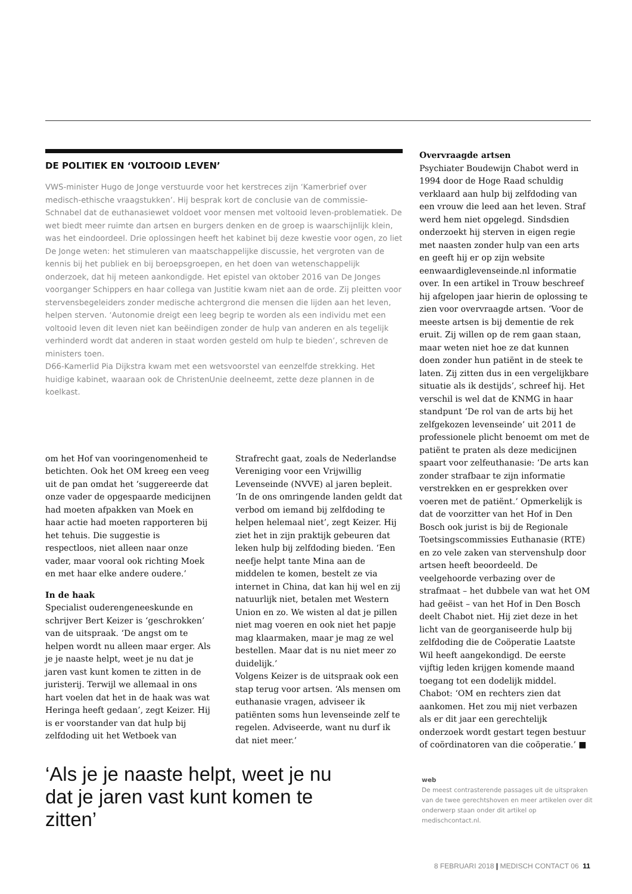DE POLITIEK EN ‘VOLTOOID LEVEN’
VWS-minister Hugo de Jonge verstuurde voor het kerstreces zijn ‘Kamerbrief over medisch-ethische vraagstukken’. Hij besprak kort de conclusie van de commissie-Schnabel dat de euthanasiewet voldoet voor mensen met voltooid leven-problematiek. De wet biedt meer ruimte dan artsen en burgers denken en de groep is waarschijnlijk klein, was het eindoordeel. Drie oplossingen heeft het kabinet bij deze kwestie voor ogen, zo liet De Jonge weten: het stimuleren van maatschappelijke discussie, het vergroten van de kennis bij het publiek en bij beroepsgroepen, en het doen van wetenschappelijk onderzoek, dat hij meteen aankondigde. Het epistel van oktober 2016 van De Jonges voorganger Schippers en haar collega van Justitie kwam niet aan de orde. Zij pleitten voor stervensbegeleiders zonder medische achtergrond die mensen die lijden aan het leven, helpen sterven. ‘Autonomie dreigt een leeg begrip te worden als een individu met een voltooid leven dit leven niet kan beëindigen zonder de hulp van anderen en als tegelijk verhinderd wordt dat anderen in staat worden gesteld om hulp te bieden’, schreven de ministers toen.
D66-Kamerlid Pia Dijkstra kwam met een wetsvoorstel van eenzelfde strekking. Het huidige kabinet, waaraan ook de ChristenUnie deelneemt, zette deze plannen in de koelkast.
om het Hof van vooringenomenheid te betichten. Ook het OM kreeg een veeg uit de pan omdat het ‘suggereerde dat onze vader de opgespaarde medicijnen had moeten afpakken van Moek en haar actie had moeten rapporteren bij het tehuis. Die suggestie is respectloos, niet alleen naar onze vader, maar vooral ook richting Moek en met haar elke andere oudere.’
In de haak
Specialist ouderengeneeskunde en schrijver Bert Keizer is ‘geschrokken’ van de uitspraak. ‘De angst om te helpen wordt nu alleen maar erger. Als je je naaste helpt, weet je nu dat je jaren vast kunt komen te zitten in de juristerij. Terwijl we allemaal in ons hart voelen dat het in de haak was wat Heringa heeft gedaan’, zegt Keizer. Hij is er voorstander van dat hulp bij zelfdoding uit het Wetboek van
Strafrecht gaat, zoals de Nederlandse Vereniging voor een Vrijwillig Levenseinde (NVVE) al jaren bepleit. ‘In de ons omringende landen geldt dat verbod om iemand bij zelfdoding te helpen helemaal niet’, zegt Keizer. Hij ziet het in zijn praktijk gebeuren dat leken hulp bij zelfdoding bieden. ‘Een neefje helpt tante Mina aan de middelen te komen, bestelt ze via internet in China, dat kan hij wel en zij natuurlijk niet, betalen met Western Union en zo. We wisten al dat je pillen niet mag voeren en ook niet het papje mag klaarmaken, maar je mag ze wel bestellen. Maar dat is nu niet meer zo duidelijk.’
Volgens Keizer is de uitspraak ook een stap terug voor artsen. ‘Als mensen om euthanasie vragen, adviseer ik patiënten soms hun levenseinde zelf te regelen. Adviseerde, want nu durf ik dat niet meer.’
Overvraagde artsen
Psychiater Boudewijn Chabot werd in 1994 door de Hoge Raad schuldig verklaard aan hulp bij zelfdoding van een vrouw die leed aan het leven. Straf werd hem niet opgelegd. Sindsdien onderzoekt hij sterven in eigen regie met naasten zonder hulp van een arts en geeft hij er op zijn website eenwaardiglevenseinde.nl informatie over. In een artikel in Trouw beschreef hij afgelopen jaar hierin de oplossing te zien voor overvraagde artsen. ‘Voor de meeste artsen is bij dementie de rek eruit. Zij willen op de rem gaan staan, maar weten niet hoe ze dat kunnen doen zonder hun patiënt in de steek te laten. Zij zitten dus in een vergelijkbare situatie als ik destijds’, schreef hij. Het verschil is wel dat de KNMG in haar standpunt ‘De rol van de arts bij het zelfgekozen levenseinde’ uit 2011 de professionele plicht benoemt om met de patiënt te praten als deze medicijnen spaart voor zelfeuthanasie: ‘De arts kan zonder strafbaar te zijn informatie verstrekken en er gesprekken over voeren met de patiënt.’ Opmerkelijk is dat de voorzitter van het Hof in Den Bosch ook jurist is bij de Regionale Toetsingscommissies Euthanasie (RTE) en zo vele zaken van stervenshulp door artsen heeft beoordeeld. De veelgehoorde verbazing over de strafmaat – het dubbele van wat het OM had geëist – van het Hof in Den Bosch deelt Chabot niet. Hij ziet deze in het licht van de georganiseerde hulp bij zelfdoding die de Coöperatie Laatste Wil heeft aangekondigd. De eerste vijftig leden krijgen komende maand toegang tot een dodelijk middel. Chabot: ‘OM en rechters zien dat aankomen. Het zou mij niet verbazen als er dit jaar een gerechtelijk onderzoek wordt gestart tegen bestuur of coördinatoren van die coöperatie.’ ■
‘Als je je naaste helpt, weet je nu dat je jaren vast kunt komen te zitten’
web
De meest contrasterende passages uit de uitspraken van de twee gerechtshoven en meer artikelen over dit onderwerp staan onder dit artikel op medischcontact.nl.
8 FEBRUARI 2018 | MEDISCH CONTACT 06 11